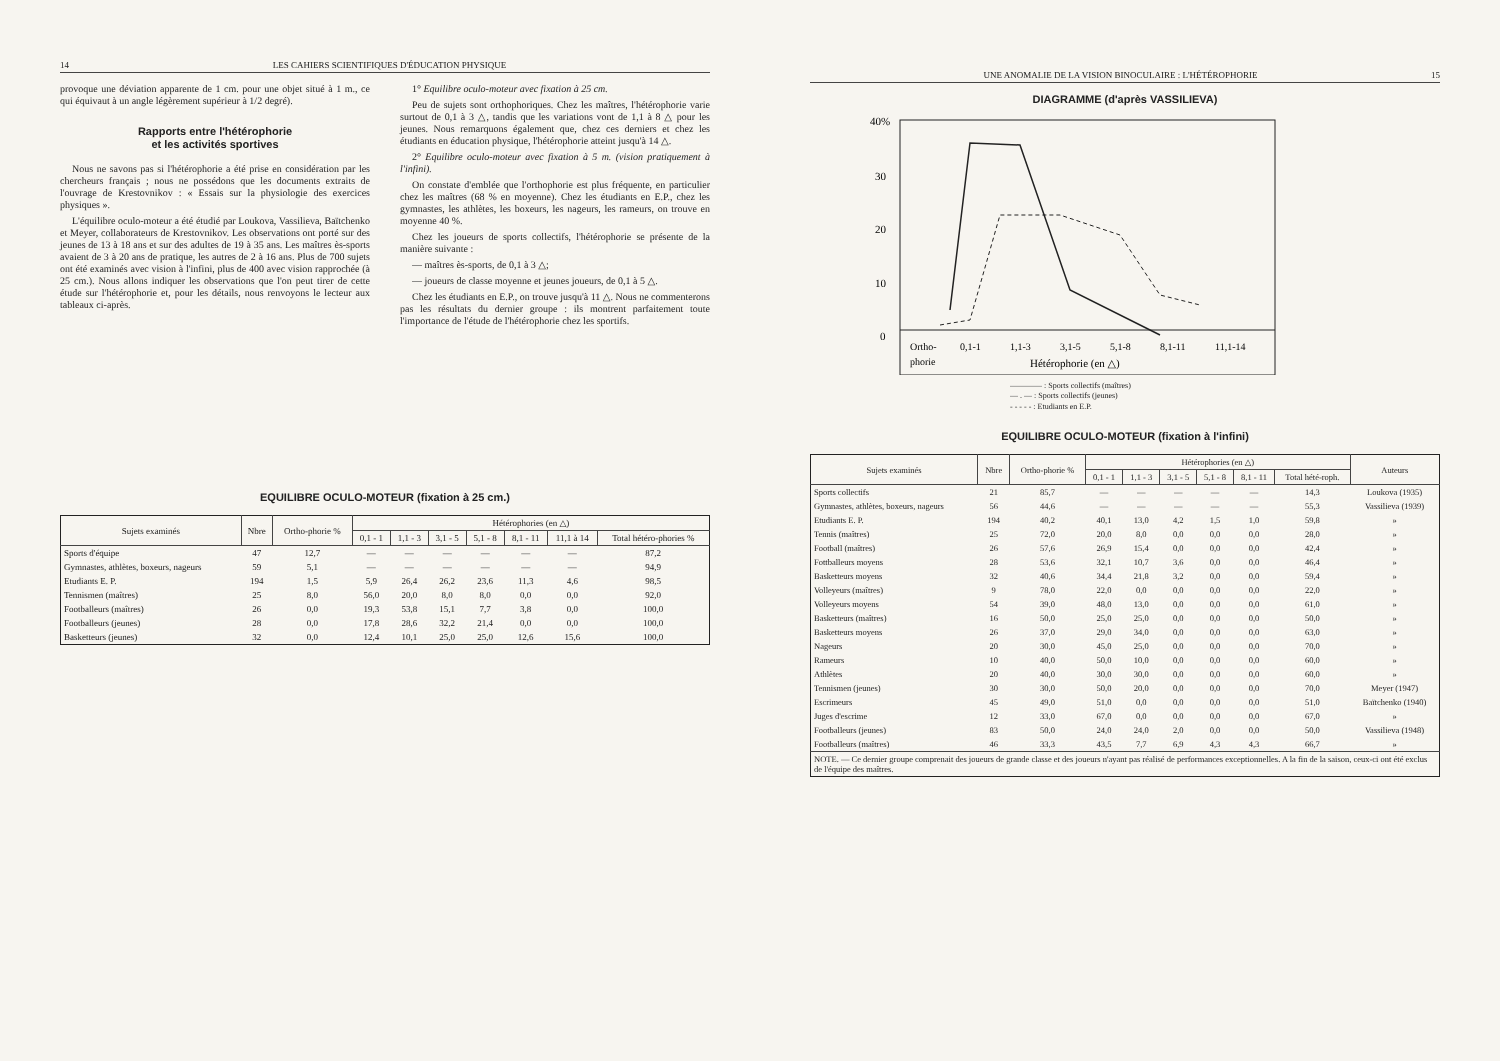14 LES CAHIERS SCIENTIFIQUES D'ÉDUCATION PHYSIQUE
provoque une déviation apparente de 1 cm. pour une objet situé à 1 m., ce qui équivaut à un angle légèrement supérieur à 1/2 degré).
Rapports entre l'hétérophorie
et les activités sportives
Nous ne savons pas si l'hétérophorie a été prise en considération par les chercheurs français ; nous ne possédons que les documents extraits de l'ouvrage de Krestovnikov : « Essais sur la physiologie des exercices physiques ».
L'équilibre oculo-moteur a été étudié par Loukova, Vassilieva, Baïtchenko et Meyer, collaborateurs de Krestovnikov. Les observations ont porté sur des jeunes de 13 à 18 ans et sur des adultes de 19 à 35 ans. Les maîtres ès-sports avaient de 3 à 20 ans de pratique, les autres de 2 à 16 ans. Plus de 700 sujets ont été examinés avec vision à l'infini, plus de 400 avec vision rapprochée (à 25 cm.). Nous allons indiquer les observations que l'on peut tirer de cette étude sur l'hétérophorie et, pour les détails, nous renvoyons le lecteur aux tableaux ci-après.
1° Equilibre oculo-moteur avec fixation à 25 cm.
Peu de sujets sont orthophoriques. Chez les maîtres, l'hétérophorie varie surtout de 0,1 à 3 △, tandis que les variations vont de 1,1 à 8 △ pour les jeunes. Nous remarquons également que, chez ces derniers et chez les étudiants en éducation physique, l'hétérophorie atteint jusqu'à 14 △.
2° Equilibre oculo-moteur avec fixation à 5 m. (vision pratiquement à l'infini).
On constate d'emblée que l'orthophorie est plus fréquente, en particulier chez les maîtres (68 % en moyenne). Chez les étudiants en E.P., chez les gymnastes, les athlètes, les boxeurs, les nageurs, les rameurs, on trouve en moyenne 40 %.
Chez les joueurs de sports collectifs, l'hétérophorie se présente de la manière suivante :
— maîtres ès-sports, de 0,1 à 3 △;
— joueurs de classe moyenne et jeunes joueurs, de 0,1 à 5 △.
Chez les étudiants en E.P., on trouve jusqu'à 11 △. Nous ne commenterons pas les résultats du dernier groupe : ils montrent parfaitement toute l'importance de l'étude de l'hétérophorie chez les sportifs.
EQUILIBRE OCULO-MOTEUR (fixation à 25 cm.)
| Sujets examinés | Nbre | Ortho-phorie % | Hétérophories (en △) | | | | | | |
| --- | --- | --- | --- | --- | --- | --- | --- | --- | --- |
| | | | 0,1 - 1 | 1,1 - 3 | 3,1 - 5 | 5,1 - 8 | 8,1 - 11 | 11,1 à 14 | Total hétéro-phories % |
| Sports d'équipe | 47 | 12,7 | — | — | — | — | — | — | 87,2 |
| Gymnastes, athlètes, boxeurs, nageurs | 59 | 5,1 | — | — | — | — | — | — | 94,9 |
| Etudiants E. P. | 194 | 1,5 | 5,9 | 26,4 | 26,2 | 23,6 | 11,3 | 4,6 | 98,5 |
| Tennismen (maîtres) | 25 | 8,0 | 56,0 | 20,0 | 8,0 | 8,0 | 0,0 | 0,0 | 92,0 |
| Footballeurs (maîtres) | 26 | 0,0 | 19,3 | 53,8 | 15,1 | 7,7 | 3,8 | 0,0 | 100,0 |
| Footballeurs (jeunes) | 28 | 0,0 | 17,8 | 28,6 | 32,2 | 21,4 | 0,0 | 0,0 | 100,0 |
| Basketteurs (jeunes) | 32 | 0,0 | 12,4 | 10,1 | 25,0 | 25,0 | 12,6 | 15,6 | 100,0 |
UNE ANOMALIE DE LA VISION BINOCULAIRE : L'HÉTÉROPHORIE 15
DIAGRAMME (d'après VASSILIEVA)
40%
30
20
10
0
Ortho-
phorie
0,1-1
1,1-3
3,1-5
5,1-8
8,1-11
11,1-14
Hétérophorie (en △)
———— : Sports collectifs (maîtres)
— . — : Sports collectifs (jeunes)
- - - - - : Etudiants en E.P.
EQUILIBRE OCULO-MOTEUR (fixation à l'infini)
| Sujets examinés | Nbre | Ortho-phorie % | Hétérophories (en △) | | | | | | Auteurs |
| --- | --- | --- | --- | --- | --- | --- | --- | --- | --- |
| | | | 0,1 - 1 | 1,1 - 3 | 3,1 - 5 | 5,1 - 8 | 8,1 - 11 | Total hété-roph. | |
| Sports collectifs | 21 | 85,7 | — | — | — | — | — | 14,3 | Loukova (1935) |
| Gymnastes, athlètes, boxeurs, nageurs | 56 | 44,6 | — | — | — | — | — | 55,3 | Vassilieva (1939) |
| Etudiants E. P. | 194 | 40,2 | 40,1 | 13,0 | 4,2 | 1,5 | 1,0 | 59,8 | » |
| Tennis (maîtres) | 25 | 72,0 | 20,0 | 8,0 | 0,0 | 0,0 | 0,0 | 28,0 | » |
| Football (maîtres) | 26 | 57,6 | 26,9 | 15,4 | 0,0 | 0,0 | 0,0 | 42,4 | » |
| Fottballeurs moyens | 28 | 53,6 | 32,1 | 10,7 | 3,6 | 0,0 | 0,0 | 46,4 | » |
| Basketteurs moyens | 32 | 40,6 | 34,4 | 21,8 | 3,2 | 0,0 | 0,0 | 59,4 | » |
| Volleyeurs (maîtres) | 9 | 78,0 | 22,0 | 0,0 | 0,0 | 0,0 | 0,0 | 22,0 | » |
| Volleyeurs moyens | 54 | 39,0 | 48,0 | 13,0 | 0,0 | 0,0 | 0,0 | 61,0 | » |
| Basketteurs (maîtres) | 16 | 50,0 | 25,0 | 25,0 | 0,0 | 0,0 | 0,0 | 50,0 | » |
| Basketteurs moyens | 26 | 37,0 | 29,0 | 34,0 | 0,0 | 0,0 | 0,0 | 63,0 | » |
| Nageurs | 20 | 30,0 | 45,0 | 25,0 | 0,0 | 0,0 | 0,0 | 70,0 | » |
| Rameurs | 10 | 40,0 | 50,0 | 10,0 | 0,0 | 0,0 | 0,0 | 60,0 | » |
| Athlètes | 20 | 40,0 | 30,0 | 30,0 | 0,0 | 0,0 | 0,0 | 60,0 | » |
| Tennismen (jeunes) | 30 | 30,0 | 50,0 | 20,0 | 0,0 | 0,0 | 0,0 | 70,0 | Meyer (1947) |
| Escrimeurs | 45 | 49,0 | 51,0 | 0,0 | 0,0 | 0,0 | 0,0 | 51,0 | Baïtchenko (1940) |
| Juges d'escrime | 12 | 33,0 | 67,0 | 0,0 | 0,0 | 0,0 | 0,0 | 67,0 | » |
| Footballeurs (jeunes) | 83 | 50,0 | 24,0 | 24,0 | 2,0 | 0,0 | 0,0 | 50,0 | Vassilieva (1948) |
| Footballeurs (maîtres) | 46 | 33,3 | 43,5 | 7,7 | 6,9 | 4,3 | 4,3 | 66,7 | » |
| NOTE. — Ce dernier groupe comprenait des joueurs de grande classe et des joueurs n'ayant pas réalisé de performances exceptionnelles. A la fin de la saison, ceux-ci ont été exclus de l'équipe des maîtres. | | | | | | | | | |